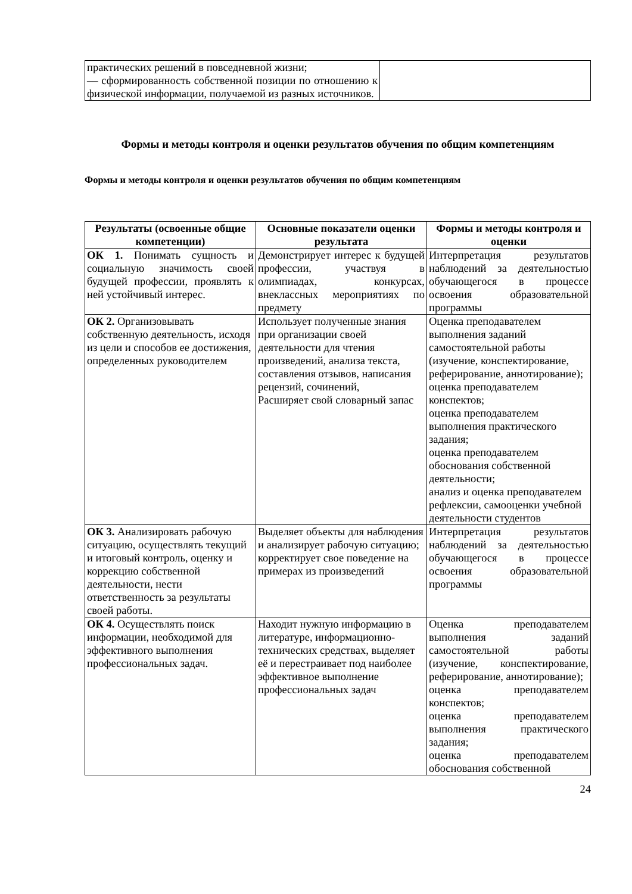| практических решений в повседневной жизни; –– сформированность собственной позиции по отношению к физической информации, получаемой из разных источников. | |
Формы и методы контроля и оценки результатов обучения по общим компетенциям
Формы и методы контроля и оценки результатов обучения по общим компетенциям
| Результаты (освоенные общие компетенции) | Основные показатели оценки результата | Формы и методы контроля и оценки |
| --- | --- | --- |
| ОК 1. Понимать сущность и социальную значимость своей будущей профессии, проявлять к ней устойчивый интерес. | Демонстрирует интерес к будущей профессии, участвуя в олимпиадах, конкурсах, внеклассных мероприятиях по предмету | Интерпретация результатов наблюдений за деятельностью обучающегося в процессе освоения образовательной программы |
| ОК 2. Организовывать собственную деятельность, исходя из цели и способов ее достижения, определенных руководителем | Использует полученные знания при организации своей деятельности для чтения произведений, анализа текста, составления отзывов, написания рецензий, сочинений, Расширяет свой словарный запас | Оценка преподавателем выполнения заданий самостоятельной работы (изучение, конспектирование, реферирование, аннотирование); оценка преподавателем конспектов; оценка преподавателем выполнения практического задания; оценка преподавателем обоснования собственной деятельности; анализ и оценка преподавателем рефлексии, самооценки учебной деятельности студентов |
| ОК 3. Анализировать рабочую ситуацию, осуществлять текущий и итоговый контроль, оценку и коррекцию собственной деятельности, нести ответственность за результаты своей работы. | Выделяет объекты для наблюдения и анализирует рабочую ситуацию; корректирует свое поведение на примерах из произведений | Интерпретация результатов наблюдений за деятельностью обучающегося в процессе освоения образовательной программы |
| ОК 4. Осуществлять поиск информации, необходимой для эффективного выполнения профессиональных задач. | Находит нужную информацию в литературе, информационно-технических средствах, выделяет её и перестраивает под наиболее эффективное выполнение профессиональных задач | Оценка преподавателем выполнения заданий самостоятельной работы (изучение, конспектирование, реферирование, аннотирование); оценка преподавателем конспектов; оценка преподавателем выполнения практического задания; оценка преподавателем обоснования собственной |
24